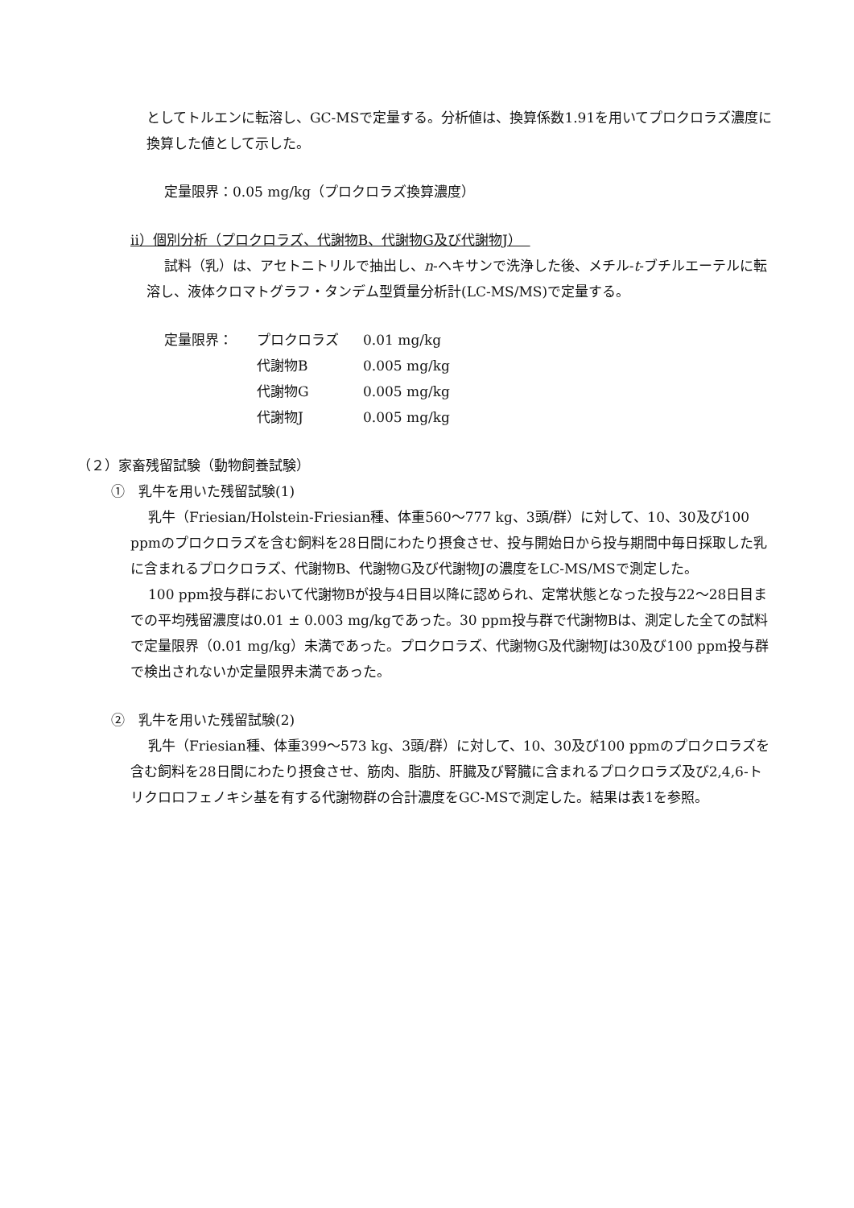としてトルエンに転溶し、GC-MSで定量する。分析値は、換算係数1.91を用いてプロクロラズ濃度に換算した値として示した。
定量限界：0.05 mg/kg（プロクロラズ換算濃度）
ⅱ）個別分析（プロクロラズ、代謝物B、代謝物G及び代謝物J）
試料（乳）は、アセトニトリルで抽出し、n-ヘキサンで洗浄した後、メチル-t-ブチルエーテルに転溶し、液体クロマトグラフ・タンデム型質量分析計(LC-MS/MS)で定量する。
| 定量限界： | プロクロラズ | 0.01 mg/kg |
| | 代謝物B | 0.005 mg/kg |
| | 代謝物G | 0.005 mg/kg |
| | 代謝物J | 0.005 mg/kg |
（２）家畜残留試験（動物飼養試験）
①　乳牛を用いた残留試験(1)
乳牛（Friesian/Holstein-Friesian種、体重560～777 kg、3頭/群）に対して、10、30及び100 ppmのプロクロラズを含む飼料を28日間にわたり摂食させ、投与開始日から投与期間中毎日採取した乳に含まれるプロクロラズ、代謝物B、代謝物G及び代謝物Jの濃度をLC-MS/MSで測定した。
100 ppm投与群において代謝物Bが投与4日目以降に認められ、定常状態となった投与22～28日目までの平均残留濃度は0.01 ± 0.003 mg/kgであった。30 ppm投与群で代謝物Bは、測定した全ての試料で定量限界（0.01 mg/kg）未満であった。プロクロラズ、代謝物G及代謝物Jは30及び100 ppm投与群で検出されないか定量限界未満であった。
②　乳牛を用いた残留試験(2)
乳牛（Friesian種、体重399～573 kg、3頭/群）に対して、10、30及び100 ppmのプロクロラズを含む飼料を28日間にわたり摂食させ、筋肉、脂肪、肝臓及び腎臓に含まれるプロクロラズ及び2,4,6-トリクロロフェノキシ基を有する代謝物群の合計濃度をGC-MSで測定した。結果は表1を参照。